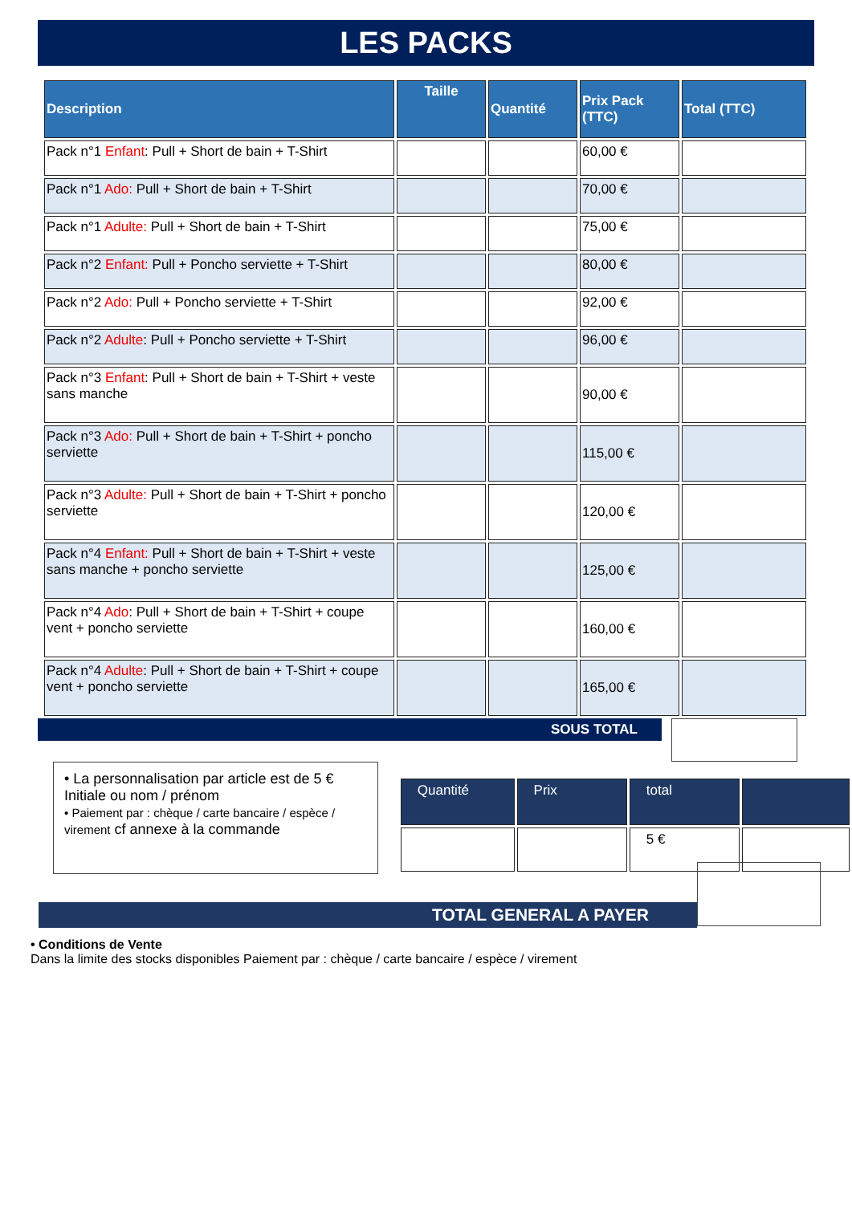LES PACKS
| Description | Taille | Quantité | Prix Pack (TTC) | Total (TTC) |
| --- | --- | --- | --- | --- |
| Pack n°1 Enfant : Pull + Short de bain + T-Shirt | | | 60,00 € | |
| Pack n°1 Ado: Pull + Short de bain + T-Shirt | | | 70,00 € | |
| Pack n°1 Adulte: Pull + Short de bain + T-Shirt | | | 75,00 € | |
| Pack n°2 Enfant: Pull + Poncho serviette + T-Shirt | | | 80,00 € | |
| Pack n°2 Ado: Pull + Poncho serviette + T-Shirt | | | 92,00 € | |
| Pack n°2 Adulte : Pull + Poncho serviette + T-Shirt | | | 96,00 € | |
| Pack n°3 Enfant : Pull + Short de bain + T-Shirt + veste sans manche | | | 90,00 € | |
| Pack n°3 Ado: Pull + Short de bain + T-Shirt + poncho serviette | | | 115,00 € | |
| Pack n°3 Adulte: Pull + Short de bain + T-Shirt + poncho serviette | | | 120,00 € | |
| Pack n°4 Enfant: Pull + Short de bain + T-Shirt + veste sans manche + poncho serviette | | | 125,00 € | |
| Pack n°4 Ado : Pull + Short de bain + T-Shirt + coupe vent + poncho serviette | | | 160,00 € | |
| Pack n°4 Adulte : Pull + Short de bain + T-Shirt + coupe vent + poncho serviette | | | 165,00 € | |
SOUS TOTAL
• La personnalisation par article est de 5 €
Initiale ou nom / prénom
• Paiement par : chèque / carte bancaire / espèce / virement cf annexe à la commande
| Quantité | Prix | total | |
| --- | --- | --- | --- |
| | | 5 € | |
TOTAL GENERAL A PAYER
• Conditions de Vente
Dans la limite des stocks disponibles Paiement par : chèque / carte bancaire / espèce / virement